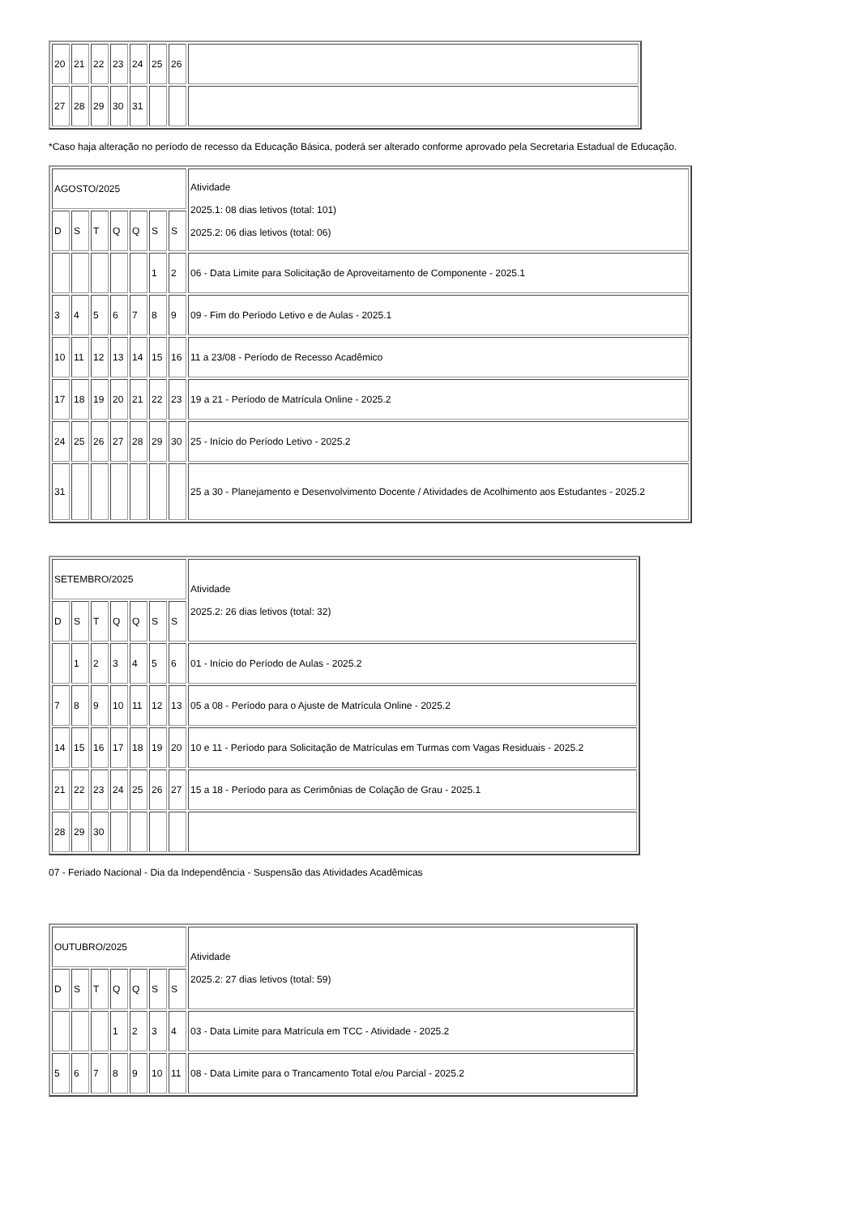| 20 | 21 | 22 | 23 | 24 | 25 | 26 | |
| 27 | 28 | 29 | 30 | 31 | | | |
*Caso haja alteração no período de recesso da Educação Básica, poderá ser alterado conforme aprovado pela Secretaria Estadual de Educação.
| AGOSTO/2025 | | | | | | | Atividade 2025.1: 08 dias letivos (total: 101) 2025.2: 06 dias letivos (total: 06) |
| D | S | T | Q | Q | S | S | |
| | | | | | 1 | 2 | 06 - Data Limite para Solicitação de Aproveitamento de Componente - 2025.1 |
| 3 | 4 | 5 | 6 | 7 | 8 | 9 | 09 - Fim do Período Letivo e de Aulas - 2025.1 |
| 10 | 11 | 12 | 13 | 14 | 15 | 16 | 11 a 23/08 - Período de Recesso Acadêmico |
| 17 | 18 | 19 | 20 | 21 | 22 | 23 | 19 a 21 - Período de Matrícula Online - 2025.2 |
| 24 | 25 | 26 | 27 | 28 | 29 | 30 | 25 - Início do Período Letivo - 2025.2 |
| 31 | | | | | | | 25 a 30 - Planejamento e Desenvolvimento Docente / Atividades de Acolhimento aos Estudantes - 2025.2 |
| SETEMBRO/2025 | | | | | | | Atividade 2025.2: 26 dias letivos (total: 32) |
| D | S | T | Q | Q | S | S | |
| | 1 | 2 | 3 | 4 | 5 | 6 | 01 - Início do Período de Aulas - 2025.2 |
| 7 | 8 | 9 | 10 | 11 | 12 | 13 | 05 a 08 - Período para o Ajuste de Matrícula Online - 2025.2 |
| 14 | 15 | 16 | 17 | 18 | 19 | 20 | 10 e 11 - Período para Solicitação de Matrículas em Turmas com Vagas Residuais - 2025.2 |
| 21 | 22 | 23 | 24 | 25 | 26 | 27 | 15 a 18 - Período para as Cerimônias de Colação de Grau - 2025.1 |
| 28 | 29 | 30 | | | | | |
07 - Feriado Nacional - Dia da Independência - Suspensão das Atividades Acadêmicas
| OUTUBRO/2025 | | | | | | | Atividade 2025.2: 27 dias letivos (total: 59) |
| D | S | T | Q | Q | S | S | |
| | | | 1 | 2 | 3 | 4 | 03 - Data Limite para Matrícula em TCC - Atividade - 2025.2 |
| 5 | 6 | 7 | 8 | 9 | 10 | 11 | 08 - Data Limite para o Trancamento Total e/ou Parcial - 2025.2 |